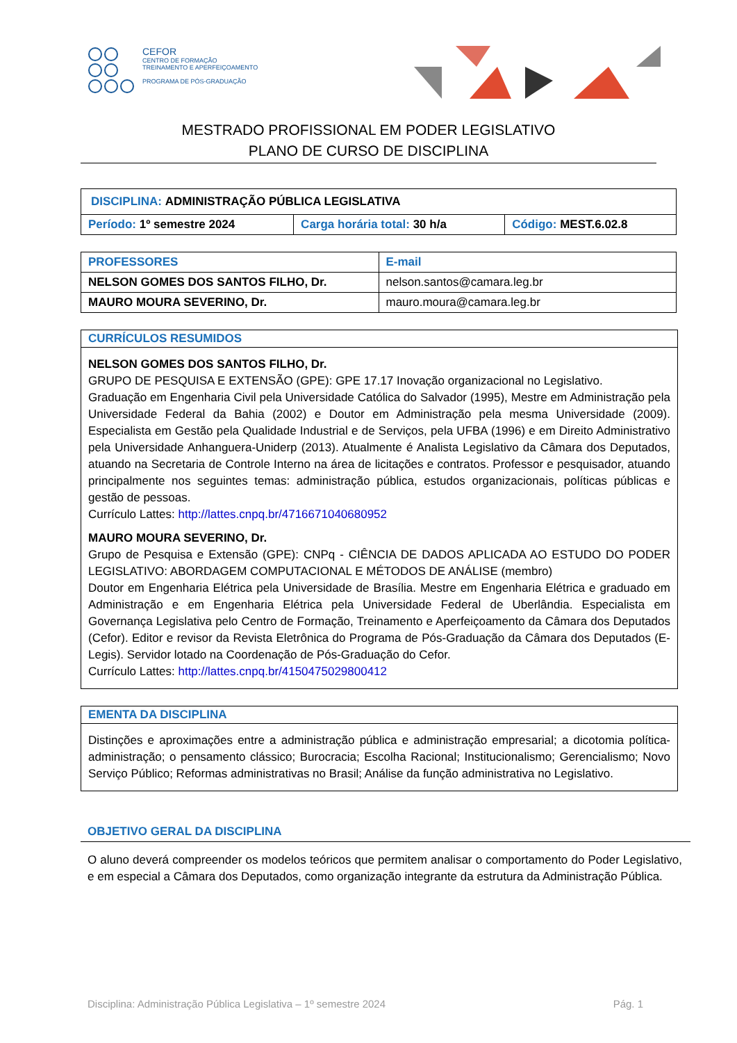CEFOR
CENTRO DE FORMAÇÃO
TREINAMENTO E APERFEIÇOAMENTO
PROGRAMA DE PÓS-GRADUAÇÃO
MESTRADO PROFISSIONAL EM PODER LEGISLATIVO
PLANO DE CURSO DE DISCIPLINA
| DISCIPLINA: ADMINISTRAÇÃO PÚBLICA LEGISLATIVA | | |
| Período: 1º semestre 2024 | Carga horária total: 30 h/a | Código: MEST.6.02.8 |
| PROFESSORES | E-mail |
| --- | --- |
| NELSON GOMES DOS SANTOS FILHO, Dr. | nelson.santos@camara.leg.br |
| MAURO MOURA SEVERINO, Dr. | mauro.moura@camara.leg.br |
CURRÍCULOS RESUMIDOS
NELSON GOMES DOS SANTOS FILHO, Dr.
GRUPO DE PESQUISA E EXTENSÃO (GPE): GPE 17.17 Inovação organizacional no Legislativo.
Graduação em Engenharia Civil pela Universidade Católica do Salvador (1995), Mestre em Administração pela Universidade Federal da Bahia (2002) e Doutor em Administração pela mesma Universidade (2009). Especialista em Gestão pela Qualidade Industrial e de Serviços, pela UFBA (1996) e em Direito Administrativo pela Universidade Anhanguera-Uniderp (2013). Atualmente é Analista Legislativo da Câmara dos Deputados, atuando na Secretaria de Controle Interno na área de licitações e contratos. Professor e pesquisador, atuando principalmente nos seguintes temas: administração pública, estudos organizacionais, políticas públicas e gestão de pessoas.
Currículo Lattes: http://lattes.cnpq.br/4716671040680952
MAURO MOURA SEVERINO, Dr.
Grupo de Pesquisa e Extensão (GPE): CNPq - CIÊNCIA DE DADOS APLICADA AO ESTUDO DO PODER LEGISLATIVO: ABORDAGEM COMPUTACIONAL E MÉTODOS DE ANÁLISE (membro)
Doutor em Engenharia Elétrica pela Universidade de Brasília. Mestre em Engenharia Elétrica e graduado em Administração e em Engenharia Elétrica pela Universidade Federal de Uberlândia. Especialista em Governança Legislativa pelo Centro de Formação, Treinamento e Aperfeiçoamento da Câmara dos Deputados (Cefor). Editor e revisor da Revista Eletrônica do Programa de Pós-Graduação da Câmara dos Deputados (E-Legis). Servidor lotado na Coordenação de Pós-Graduação do Cefor.
Currículo Lattes: http://lattes.cnpq.br/4150475029800412
EMENTA DA DISCIPLINA
Distinções e aproximações entre a administração pública e administração empresarial; a dicotomia política-administração; o pensamento clássico; Burocracia; Escolha Racional; Institucionalismo; Gerencialismo; Novo Serviço Público; Reformas administrativas no Brasil; Análise da função administrativa no Legislativo.
OBJETIVO GERAL DA DISCIPLINA
O aluno deverá compreender os modelos teóricos que permitem analisar o comportamento do Poder Legislativo, e em especial a Câmara dos Deputados, como organização integrante da estrutura da Administração Pública.
Disciplina: Administração Pública Legislativa – 1º semestre 2024 Pág. 1